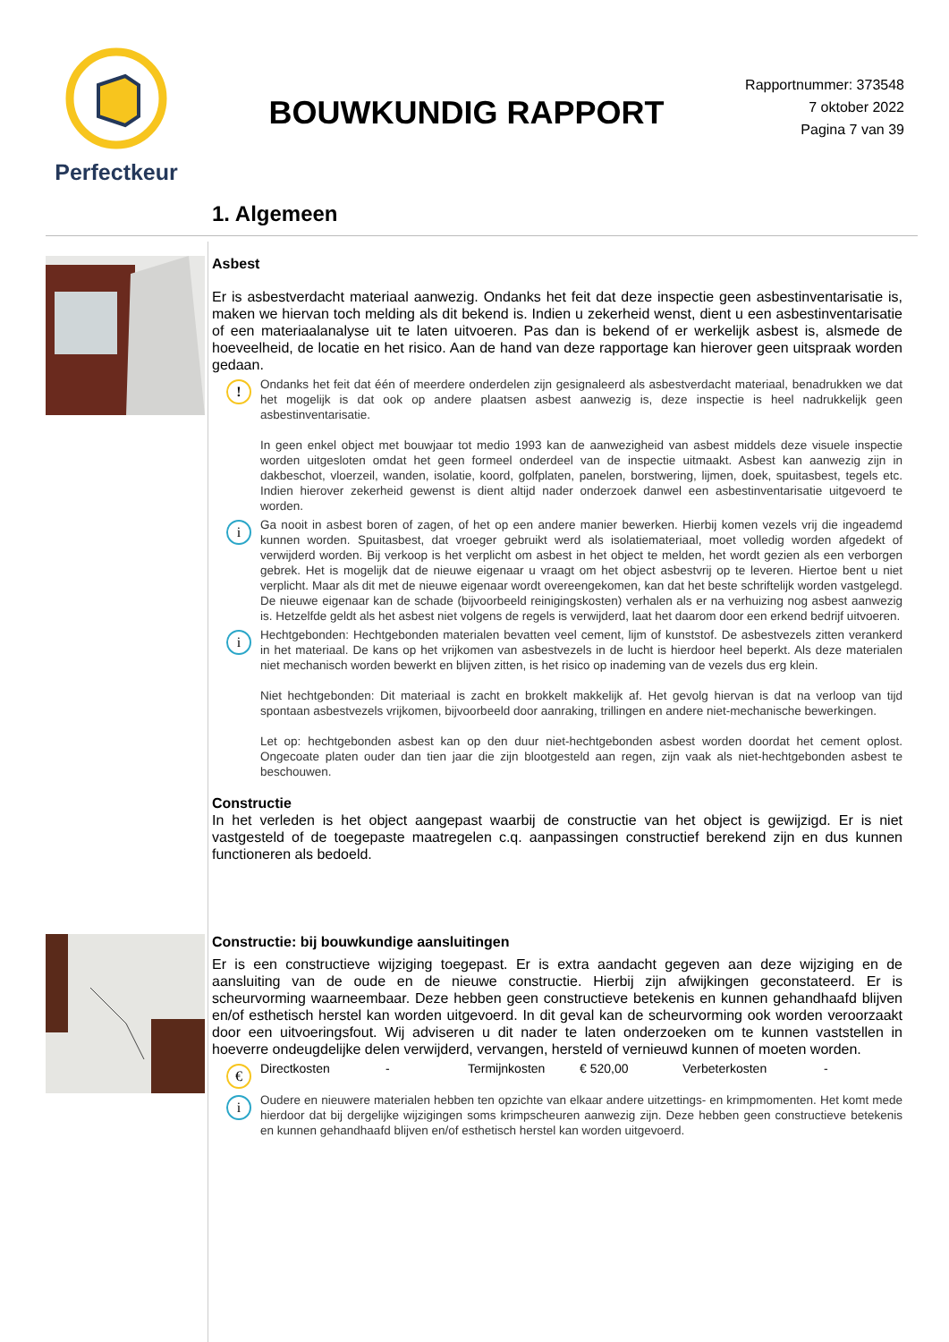Perfectkeur
BOUWKUNDIG RAPPORT
Rapportnummer: 373548
7 oktober 2022
Pagina 7 van 39
1. Algemeen
Asbest
Er is asbestverdacht materiaal aanwezig. Ondanks het feit dat deze inspectie geen asbestinventarisatie is, maken we hiervan toch melding als dit bekend is. Indien u zekerheid wenst, dient u een asbestinventarisatie of een materiaalanalyse uit te laten uitvoeren. Pas dan is bekend of er werkelijk asbest is, alsmede de hoeveelheid, de locatie en het risico. Aan de hand van deze rapportage kan hierover geen uitspraak worden gedaan.
!
Ondanks het feit dat één of meerdere onderdelen zijn gesignaleerd als asbestverdacht materiaal, benadrukken we dat het mogelijk is dat ook op andere plaatsen asbest aanwezig is, deze inspectie is heel nadrukkelijk geen asbestinventarisatie.
In geen enkel object met bouwjaar tot medio 1993 kan de aanwezigheid van asbest middels deze visuele inspectie worden uitgesloten omdat het geen formeel onderdeel van de inspectie uitmaakt. Asbest kan aanwezig zijn in dakbeschot, vloerzeil, wanden, isolatie, koord, golfplaten, panelen, borstwering, lijmen, doek, spuitasbest, tegels etc. Indien hierover zekerheid gewenst is dient altijd nader onderzoek danwel een asbestinventarisatie uitgevoerd te worden.
i
Ga nooit in asbest boren of zagen, of het op een andere manier bewerken. Hierbij komen vezels vrij die ingeademd kunnen worden. Spuitasbest, dat vroeger gebruikt werd als isolatiemateriaal, moet volledig worden afgedekt of verwijderd worden. Bij verkoop is het verplicht om asbest in het object te melden, het wordt gezien als een verborgen gebrek. Het is mogelijk dat de nieuwe eigenaar u vraagt om het object asbestvrij op te leveren. Hiertoe bent u niet verplicht. Maar als dit met de nieuwe eigenaar wordt overeengekomen, kan dat het beste schriftelijk worden vastgelegd. De nieuwe eigenaar kan de schade (bijvoorbeeld reinigingskosten) verhalen als er na verhuizing nog asbest aanwezig is. Hetzelfde geldt als het asbest niet volgens de regels is verwijderd, laat het daarom door een erkend bedrijf uitvoeren.
i
Hechtgebonden: Hechtgebonden materialen bevatten veel cement, lijm of kunststof. De asbestvezels zitten verankerd in het materiaal. De kans op het vrijkomen van asbestvezels in de lucht is hierdoor heel beperkt. Als deze materialen niet mechanisch worden bewerkt en blijven zitten, is het risico op inademing van de vezels dus erg klein.
Niet hechtgebonden: Dit materiaal is zacht en brokkelt makkelijk af. Het gevolg hiervan is dat na verloop van tijd spontaan asbestvezels vrijkomen, bijvoorbeeld door aanraking, trillingen en andere niet-mechanische bewerkingen.
Let op: hechtgebonden asbest kan op den duur niet-hechtgebonden asbest worden doordat het cement oplost. Ongecoate platen ouder dan tien jaar die zijn blootgesteld aan regen, zijn vaak als niet-hechtgebonden asbest te beschouwen.
Constructie
In het verleden is het object aangepast waarbij de constructie van het object is gewijzigd. Er is niet vastgesteld of de toegepaste maatregelen c.q. aanpassingen constructief berekend zijn en dus kunnen functioneren als bedoeld.
Constructie: bij bouwkundige aansluitingen
Er is een constructieve wijziging toegepast. Er is extra aandacht gegeven aan deze wijziging en de aansluiting van de oude en de nieuwe constructie. Hierbij zijn afwijkingen geconstateerd. Er is scheurvorming waarneembaar. Deze hebben geen constructieve betekenis en kunnen gehandhaafd blijven en/of esthetisch herstel kan worden uitgevoerd. In dit geval kan de scheurvorming ook worden veroorzaakt door een uitvoeringsfout. Wij adviseren u dit nader te laten onderzoeken om te kunnen vaststellen in hoeverre ondeugdelijke delen verwijderd, vervangen, hersteld of vernieuwd kunnen of moeten worden.
€
Directkosten - Termijnkosten € 520,00 Verbeterkosten -
i
Oudere en nieuwere materialen hebben ten opzichte van elkaar andere uitzettings- en krimpmomenten. Het komt mede hierdoor dat bij dergelijke wijzigingen soms krimpscheuren aanwezig zijn. Deze hebben geen constructieve betekenis en kunnen gehandhaafd blijven en/of esthetisch herstel kan worden uitgevoerd.